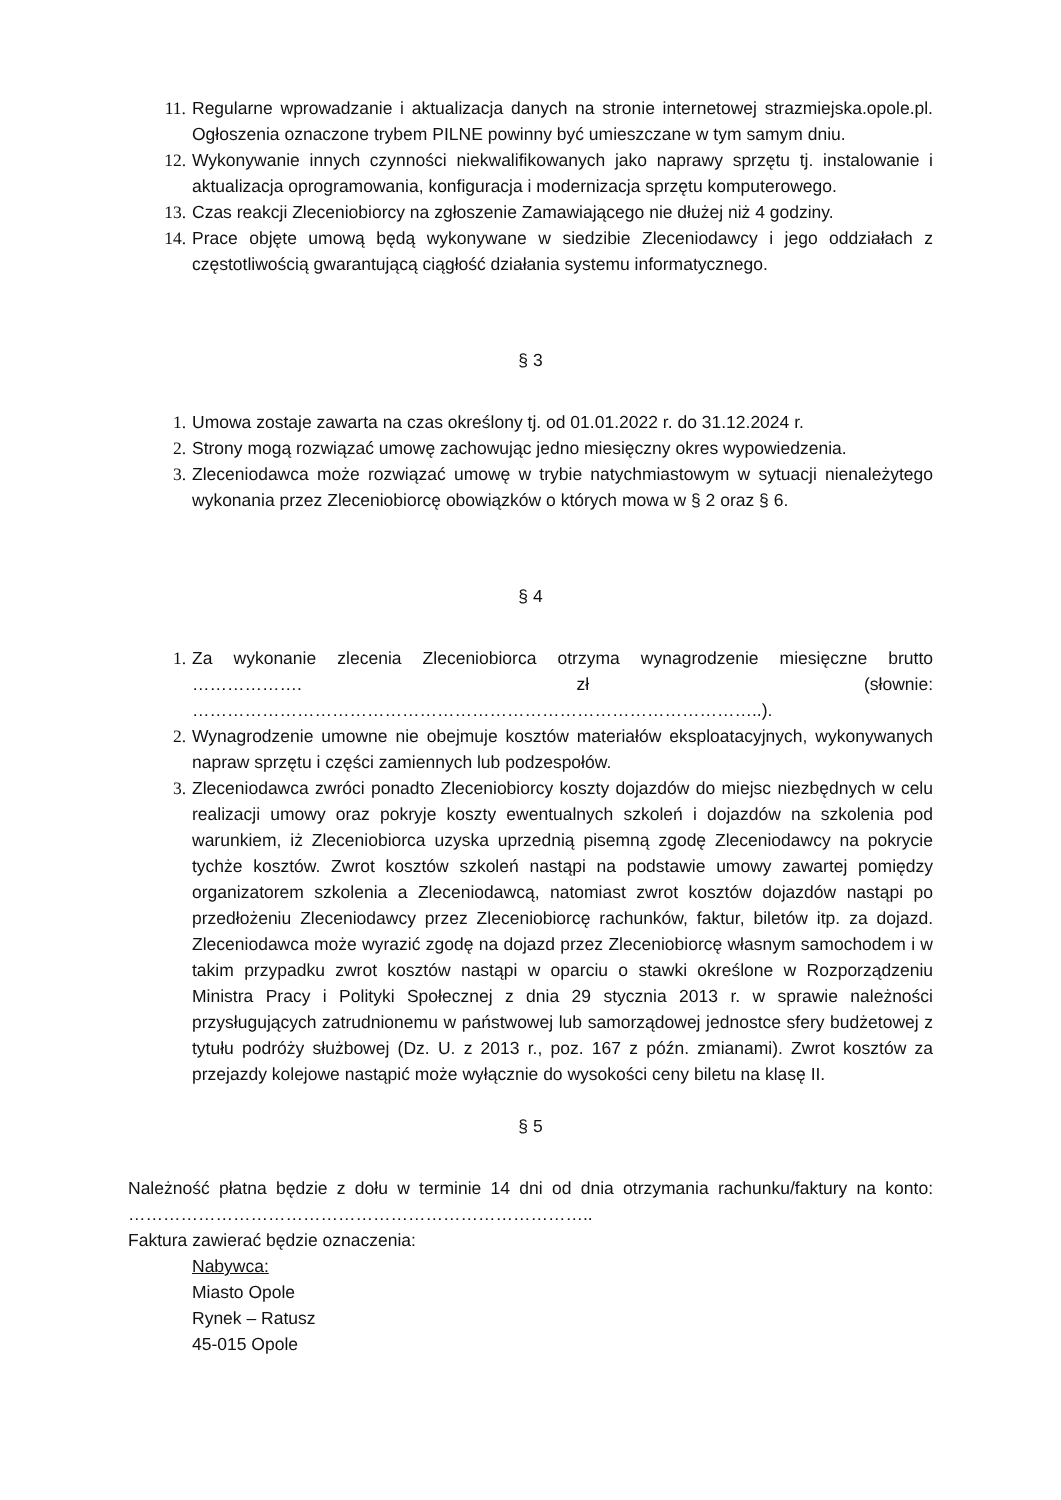11. Regularne wprowadzanie i aktualizacja danych na stronie internetowej strazmiejska.opole.pl. Ogłoszenia oznaczone trybem PILNE powinny być umieszczane w tym samym dniu.
12. Wykonywanie innych czynności niekwalifikowanych jako naprawy sprzętu tj. instalowanie i aktualizacja oprogramowania, konfiguracja i modernizacja sprzętu komputerowego.
13. Czas reakcji Zleceniobiorcy na zgłoszenie Zamawiającego nie dłużej niż 4 godziny.
14. Prace objęte umową będą wykonywane w siedzibie Zleceniodawcy i jego oddziałach z częstotliwością gwarantującą ciągłość działania systemu informatycznego.
§ 3
1. Umowa zostaje zawarta na czas określony tj. od 01.01.2022 r. do 31.12.2024 r.
2. Strony mogą rozwiązać umowę zachowując jedno miesięczny okres wypowiedzenia.
3. Zleceniodawca może rozwiązać umowę w trybie natychmiastowym w sytuacji nienależytego wykonania przez Zleceniobiorcę obowiązków o których mowa w § 2 oraz § 6.
§ 4
1. Za wykonanie zlecenia Zleceniobiorca otrzyma wynagrodzenie miesięczne brutto ………………. zł (słownie: ……………………………………………………………………………………..).
2. Wynagrodzenie umowne nie obejmuje kosztów materiałów eksploatacyjnych, wykonywanych napraw sprzętu i części zamiennych lub podzespołów.
3. Zleceniodawca zwróci ponadto Zleceniobiorcy koszty dojazdów do miejsc niezbędnych w celu realizacji umowy oraz pokryje koszty ewentualnych szkoleń i dojazdów na szkolenia pod warunkiem, iż Zleceniobiorca uzyska uprzednią pisemną zgodę Zleceniodawcy na pokrycie tychże kosztów. Zwrot kosztów szkoleń nastąpi na podstawie umowy zawartej pomiędzy organizatorem szkolenia a Zleceniodawcą, natomiast zwrot kosztów dojazdów nastąpi po przedłożeniu Zleceniodawcy przez Zleceniobiorcę rachunków, faktur, biletów itp. za dojazd. Zleceniodawca może wyrazić zgodę na dojazd przez Zleceniobiorcę własnym samochodem i w takim przypadku zwrot kosztów nastąpi w oparciu o stawki określone w Rozporządzeniu Ministra Pracy i Polityki Społecznej z dnia 29 stycznia 2013 r. w sprawie należności przysługujących zatrudnionemu w państwowej lub samorządowej jednostce sfery budżetowej z tytułu podróży służbowej (Dz. U. z 2013 r., poz. 167 z późn. zmianami). Zwrot kosztów za przejazdy kolejowe nastąpić może wyłącznie do wysokości ceny biletu na klasę II.
§ 5
Należność płatna będzie z dołu w terminie 14 dni od dnia otrzymania rachunku/faktury na konto: ……………………………………………………………………..
Faktura zawierać będzie oznaczenia:
Nabywca:
Miasto Opole
Rynek – Ratusz
45-015 Opole